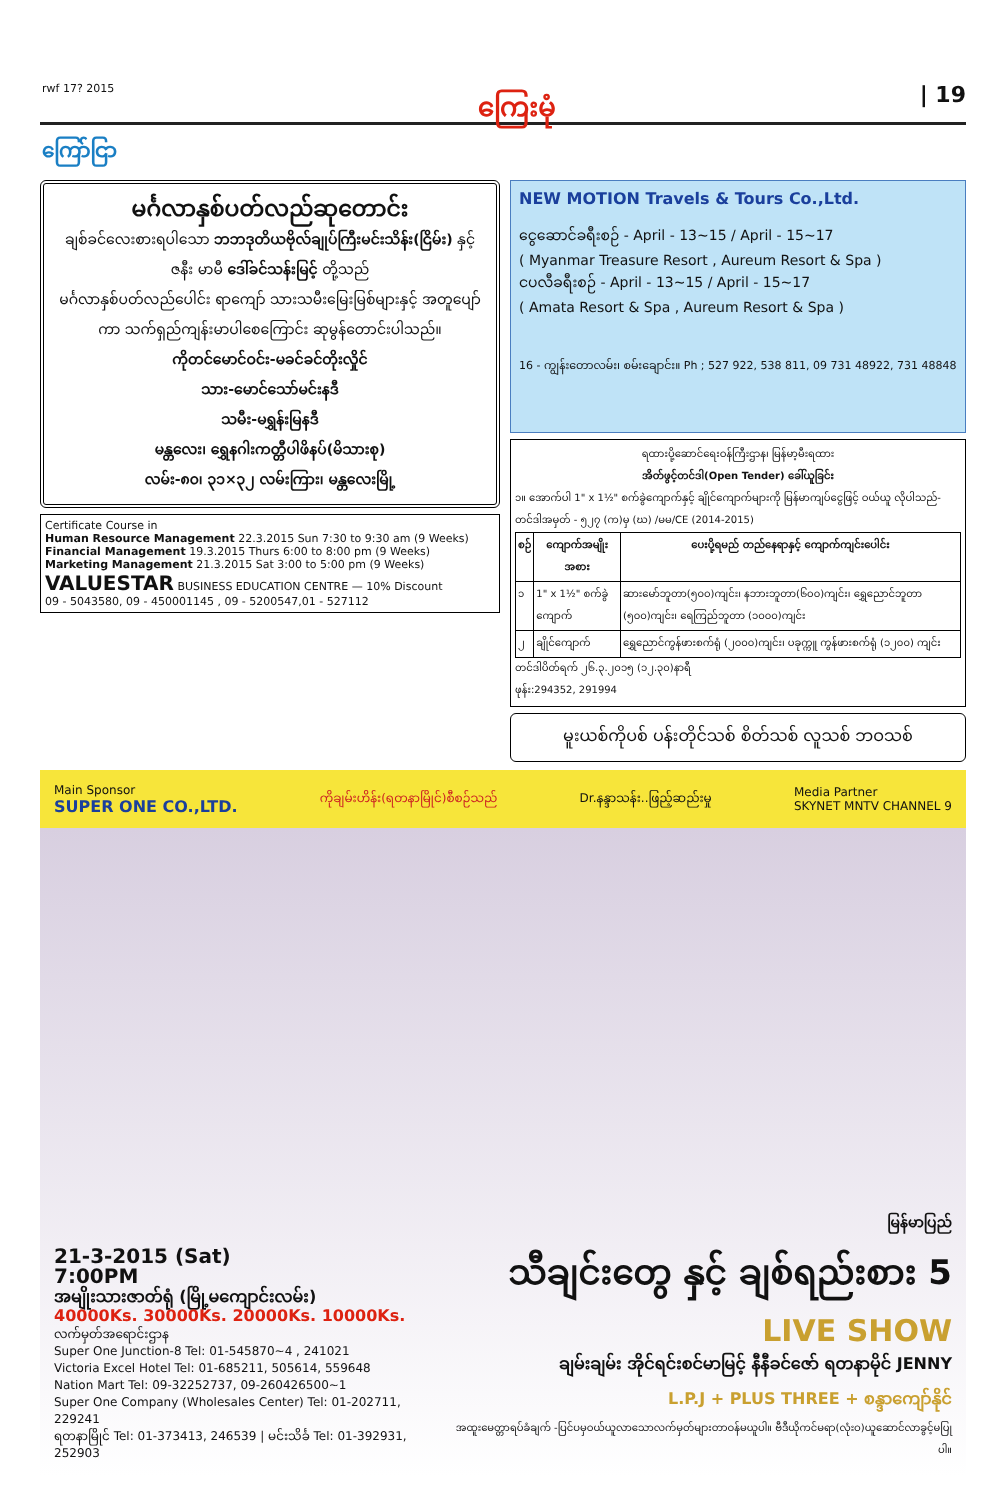rwf 17? 2015 ကြေးမုံ | 19
ကြော်ငြာ
မင်္ဂလာနှစ်ပတ်လည်ဆုတောင်း
ချစ်ခင်လေးစားရပါသော ဘဘဒုတိယဗိုလ်ချုပ်ကြီးမင်းသိန်း(ငြိမ်း) နှင့် ဇနီး မာမီ ဒေါ်ခင်သန်းမြင့် တို့သည်
မင်္ဂလာနှစ်ပတ်လည်ပေါင်း ရာကျော် သားသမီးမြေးမြစ်များနှင့် အတူပျော်ကာ သက်ရှည်ကျန်းမာပါစေကြောင်း ဆုမွန်တောင်းပါသည်။
ကိုတင်မောင်ဝင်း-မခင်ခင်တိုးလှိုင်
သား-မောင်သော်မင်းနဒီ
သမီး-မရွှန်းမြနဒီ
မန္တလေး၊ ရွှေနဂါးကတ္တီပါဖိနပ်(မိသားစု)
လမ်း-၈၀၊ ၃၁×၃၂ လမ်းကြား၊ မန္တလေးမြို့
Certificate Course in
Human Resource Management 22.3.2015 Sun 7:30 to 9:30 am (9 Weeks)
Financial Management 19.3.2015 Thurs 6:00 to 8:00 pm (9 Weeks)
Marketing Management 21.3.2015 Sat 3:00 to 5:00 pm (9 Weeks)
VALUESTAR BUSINESS EDUCATION CENTRE — 10% Discount
09 - 5043580, 09 - 450001145 , 09 - 5200547,01 - 527112
NEW MOTION Travels & Tours Co.,Ltd.
ငွေဆောင်ခရီးစဉ် - April - 13~15 / April - 15~17
( Myanmar Treasure Resort , Aureum Resort & Spa )
ငပလီခရီးစဉ် - April - 13~15 / April - 15~17
( Amata Resort & Spa , Aureum Resort & Spa )
16 - ကျွန်းတောလမ်း၊ စမ်းချောင်း။ Ph ; 527 922, 538 811, 09 731 48922, 731 48848
ရထားပို့ဆောင်ရေးဝန်ကြီးဌာန၊ မြန်မာ့မီးရထား
အိတ်ဖွင့်တင်ဒါ(Open Tender) ခေါ်ယူခြင်း
၁။ အောက်ပါ 1" x 1½" စက်ခွဲကျောက်နှင့် ချိုင်ကျောက်များကို မြန်မာကျပ်ငွေဖြင့် ဝယ်ယူ လိုပါသည်-
တင်ဒါအမှတ် - ၅၂၇ (က)မှ (ဃ) /မမ/CE (2014-2015)
| စဉ် | ကျောက်အမျိုးအစား | ပေးပို့ရမည် တည်နေရာနှင့် ကျောက်ကျင်းပေါင်း |
| --- | --- | --- |
| ၁ | 1" x 1½" စက်ခွဲကျောက် | ဆားမော်ဘူတာ(၅၀၀)ကျင်း၊ နဘားဘူတာ(၆၀၀)ကျင်း၊ ရွှေညောင်ဘူတာ (၅၀၀)ကျင်း၊ ရေကြည်ဘူတာ (၁၀၀၀)ကျင်း |
| ၂ | ချိုင်ကျောက် | ရွှေညောင်ကွန်ဖားစက်ရုံ (၂၀၀၀)ကျင်း၊ ပခုက္ကူ ကွန်ဖားစက်ရုံ (၁၂၀၀) ကျင်း |
တင်ဒါပိတ်ရက် ၂၆.၃.၂၀၁၅ (၁၂.၃၀)နာရီ
ဖုန်း:294352, 291994
မူးယစ်ကိုပစ် ပန်းတိုင်သစ် စိတ်သစ် လူသစ် ဘဝသစ်
Main Sponsor
SUPER ONE CO.,LTD. ကိုချမ်းဟိန်း(ရတနာမြိုင်)စီစဉ်သည် Dr.နန္ဒာသန်း..ဖြည့်ဆည်းမှု Media Partner
SKYNET MNTV CHANNEL 9
21-3-2015 (Sat)
7:00PM
အမျိုးသားဇာတ်ရုံ (မြို့မကျောင်းလမ်း)
40000Ks. 30000Ks. 20000Ks. 10000Ks.
လက်မှတ်အရောင်းဌာန
Super One Junction-8 Tel: 01-545870~4 , 241021
Victoria Excel Hotel Tel: 01-685211, 505614, 559648
Nation Mart Tel: 09-32252737, 09-260426500~1
Super One Company (Wholesales Center) Tel: 01-202711, 229241
ရတနာမြိုင် Tel: 01-373413, 246539 | မင်းသိင်္ခ Tel: 01-392931, 252903
မြန်မာပြည်
သီချင်းတွေ နှင့် ချစ်ရည်းစား 5
LIVE SHOW
ချမ်းချမ်း အိုင်ရင်းစင်မာမြင့် နီနီခင်ဇော် ရတနာမိုင် JENNY
L.P.J + PLUS THREE + စန္ဒာကျော်နိုင်
အထူးမေတ္တာရပ်ခံချက် -ပြင်ပမှဝယ်ယူလာသောလက်မှတ်များတာဝန်မယူပါ။ ဗီဒီယိုကင်မရာ(လုံးဝ)ယူဆောင်လာခွင့်မပြုပါ။